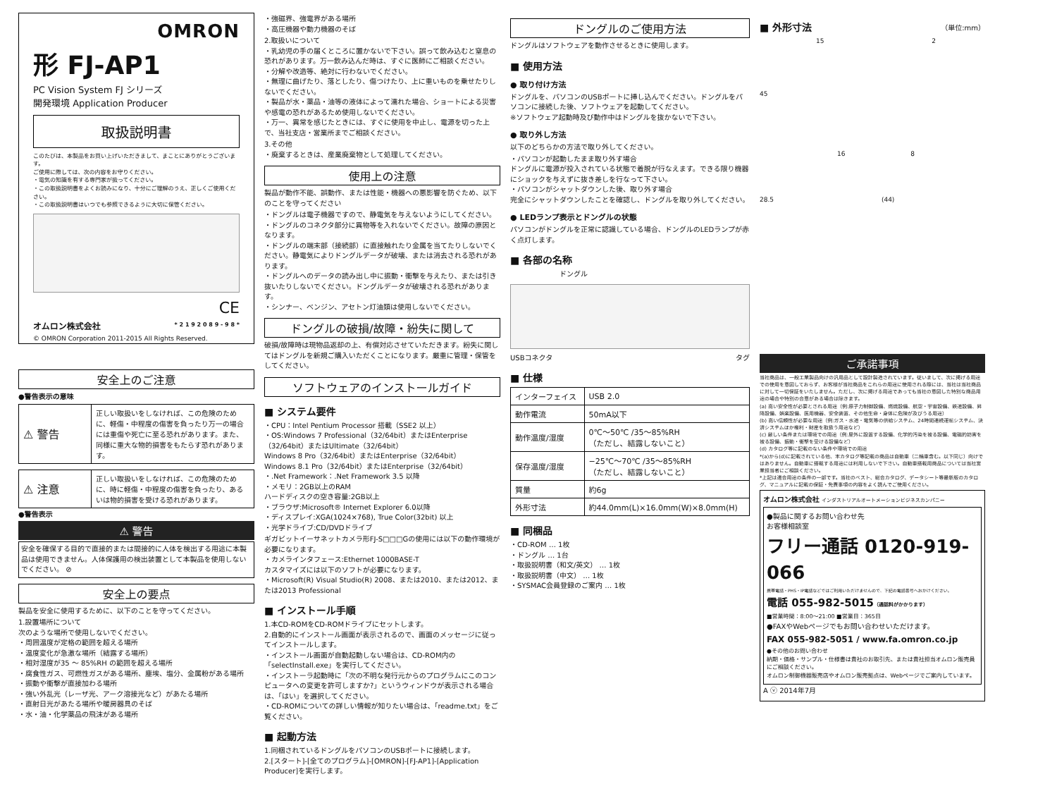OMRON
形 FJ-AP1
PC Vision System FJ シリーズ
開発環境 Application Producer
取扱説明書
このたびは、本製品をお買い上げいただきまして、まことにありがとうございます。
ご使用に際しては、次の内容をお守りください。
・電気の知識を有する専門家が扱ってください。
・この取扱説明書をよくお読みになり、十分にご理解のうえ、正しくご使用ください。
・この取扱説明書はいつでも参照できるように大切に保管ください。
CE
オムロン株式会社 * 2 1 9 2 0 8 9 - 9 8 *
© OMRON Corporation 2011-2015 All Rights Reserved.
安全上のご注意
●警告表示の意味
| ⚠ 警告 | 正しい取扱いをしなければ、この危険のために、軽傷・中程度の傷害を負ったり万一の場合には重傷や死亡に至る恐れがあります。また、同様に重大な物的損害をもたらす恐れがあります。 |
| ⚠ 注意 | 正しい取扱いをしなければ、この危険のために、時に軽傷・中程度の傷害を負ったり、あるいは物的損害を受ける恐れがあります。 |
●警告表示
⚠ 警告
安全を確保する目的で直接的または間接的に人体を検出する用途に本製品は使用できません。人体保護用の検出装置として本製品を使用しないでください。 ⊘
安全上の要点
製品を安全に使用するために、以下のことを守ってください。
1.設置場所について
次のような場所で使用しないでください。
・周囲温度が定格の範囲を超える場所
・温度変化が急激な場所（結露する場所）
・相対湿度が35 ～ 85%RH の範囲を超える場所
・腐食性ガス、可燃性ガスがある場所、塵埃、塩分、金属粉がある場所
・振動や衝撃が直接加わる場所
・強い外乱光（レーザ光、アーク溶接光など）があたる場所
・直射日光があたる場所や暖房器具のそば
・水・油・化学薬品の飛沫がある場所
・強磁界、強電界がある場所
・高圧機器や動力機器のそば
2.取扱いについて
・乳幼児の手の届くところに置かないで下さい。誤って飲み込むと窒息の恐れがあります。万一飲み込んだ時は、すぐに医師にご相談ください。
・分解や改造等、絶対に行わないでください。
・無理に曲げたり、落としたり、傷つけたり、上に重いものを乗せたりしないでください。
・製品が水・薬品・油等の液体によって濡れた場合、ショートによる災害や感電の恐れがあるため使用しないでください。
・万一、異常を感じたときには、すぐに使用を中止し、電源を切った上で、当社支店・営業所までご相談ください。
3.その他
・廃棄するときは、産業廃棄物として処理してください。
使用上の注意
製品が動作不能、誤動作、または性能・機器への悪影響を防ぐため、以下のことを守ってください
・ドングルは電子機器ですので、静電気を与えないようにしてください。
・ドングルのコネクタ部分に異物等を入れないでください。故障の原因となります。
・ドングルの端末部（接続部）に直接触れたり金属を当てたりしないでください。静電気によりドングルデータが破壊、または消去される恐れがあります。
・ドングルへのデータの読み出し中に振動・衝撃を与えたり、または引き抜いたりしないでください。ドングルデータが破壊される恐れがあります。
・シンナー、ベンジン、アセトン灯油類は使用しないでください。
ドングルの破損/故障・紛失に関して
破損/故障時は現物品返却の上、有償対応させていただきます。紛失に関してはドングルを新規ご購入いただくことになります。厳重に管理・保管をしてください。
ソフトウェアのインストールガイド
■ システム要件
・CPU：Intel Pentium Processor 搭載（SSE2 以上）
・OS:Windows 7 Professional（32/64bit）またはEnterprise（32/64bit）またはUltimate（32/64bit）
Windows 8 Pro（32/64bit）またはEnterprise（32/64bit）
Windows 8.1 Pro（32/64bit）またはEnterprise（32/64bit）
・.Net Framework：.Net Framework 3.5 以降
・メモリ：2GB以上のRAM
ハードディスクの空き容量:2GB以上
・ブラウザ:Microsoft® Internet Explorer 6.0以降
・ディスプレイ:XGA(1024×768), True Color(32bit) 以上
・光学ドライブ:CD/DVDドライブ
ギガビットイーサネットカメラ形FJ-S□□□Gの使用には以下の動作環境が必要になります。
・カメラインタフェース:Ethernet 1000BASE-T
カスタマイズには以下のソフトが必要になります。
・Microsoft(R) Visual Studio(R) 2008、または2010、または2012、または2013 Professional
■ インストール手順
1.本CD-ROMをCD-ROMドライブにセットします。
2.自動的にインストール画面が表示されるので、画面のメッセージに従ってインストールします。
・インストール画面が自動起動しない場合は、CD-ROM内の「selectInstall.exe」を実行してください。
・インストーラ起動時に「次の不明な発行元からのプログラムにこのコンピュータへの変更を許可しますか?」というウィンドウが表示される場合は、「はい」を選択してください。
・CD-ROMについての詳しい情報が知りたい場合は、「readme.txt」をご覧ください。
■ 起動方法
1.同梱されているドングルをパソコンのUSBポートに接続します。
2.[スタート]-[全てのプログラム]-[OMRON]-[FJ-AP1]-[Application Producer]を実行します。
ドングルのご使用方法
ドングルはソフトウェアを動作させるときに使用します。
■ 使用方法
● 取り付け方法
ドングルを、パソコンのUSBポートに挿し込んでください。ドングルをパソコンに接続した後、ソフトウェアを起動してください。
※ソフトウェア起動時及び動作中はドングルを抜かないで下さい。
● 取り外し方法
以下のどちらかの方法で取り外してください。
・パソコンが起動したまま取り外す場合
ドングルに電源が投入されている状態で着脱が行なえます。できる限り機器にショックを与えずに抜き差しを行なって下さい。
・パソコンがシャットダウンした後、取り外す場合
完全にシャットダウンしたことを確認し、ドングルを取り外してください。
● LEDランプ表示とドングルの状態
パソコンがドングルを正常に認識している場合、ドングルのLEDランプが赤く点灯します。
■ 各部の名称
ドングル
USBコネクタ タグ
■ 仕様
| インターフェイス | USB 2.0 |
| 動作電流 | 50mA以下 |
| 動作温度/湿度 | 0℃～50℃ /35～85%RH （ただし、結露しないこと） |
| 保存温度/湿度 | −25℃～70℃ /35～85%RH （ただし、結露しないこと） |
| 質量 | 約6g |
| 外形寸法 | 約44.0mm(L)×16.0mm(W)×8.0mm(H) |
■ 同梱品
・CD-ROM … 1枚
・ドングル … 1台
・取扱説明書（和文/英文） … 1枚
・取扱説明書（中文） … 1枚
・SYSMAC会員登録のご案内 … 1枚
■ 外形寸法 （単位:mm）
15 2
45
16 8
28.5 (44)
ご承諾事項
当社商品は、一般工業製品向けの汎用品として設計製造されています。従いまして、次に掲げる用途での使用を意図しておらず、お客様が当社商品をこれらの用途に使用される際には、当社は当社商品に対して一切保証をいたしません。ただし、次に掲げる用途であっても当社の意図した特別な商品用途の場合や特別の合意がある場合は除きます。
(a) 高い安全性が必要とされる用途（例:原子力制御設備、燃焼設備、航空・宇宙設備、鉄道設備、昇降設備、娯楽設備、医用機器、安全装置、その他生命・身体に危険が及びうる用途）
(b) 高い信頼性が必要な用途（例:ガス・水道・電気等の供給システム、24時間連続運転システム、決済システムほか権利・財産を取扱う用途など）
(c) 厳しい条件または環境での用途（例:屋外に設置する設備、化学的汚染を被る設備、電磁的妨害を被る設備、振動・衝撃を受ける設備など）
(d) カタログ等に記載のない条件や環境での用途
*(a)から(d)に記載されている他、本カタログ等記載の商品は自動車（二輪車含む。以下同じ）向けではありません。自動車に搭載する用途には利用しないで下さい。自動車搭載用商品については当社営業担当者にご相談ください。
*上記は適合用途の条件の一部です。当社のベスト、総合カタログ、データシート等最新版のカタログ、マニュアルに記載の保証・免責事項の内容をよく読んでご使用ください。
オムロン株式会社 インダストリアルオートメーションビジネスカンパニー
●製品に関するお問い合わせ先
お客様相談室
フリー通話 0120-919-066
携帯電話・PHS・IP電話などではご利用いただけませんので、下記の電話番号へおかけください。
電話 055-982-5015（通話料がかかります）
■営業時間：8:00～21:00 ■営業日：365日
●FAXやWebページでもお問い合わせいただけます。
FAX 055-982-5051 / www.fa.omron.co.jp
●その他のお問い合わせ
納期・価格・サンプル・仕様書は貴社のお取引先、または貴社担当オムロン販売員にご相談ください。
オムロン制御機器販売店やオムロン販売拠点は、Webページでご案内しています。
A ⓥ 2014年7月